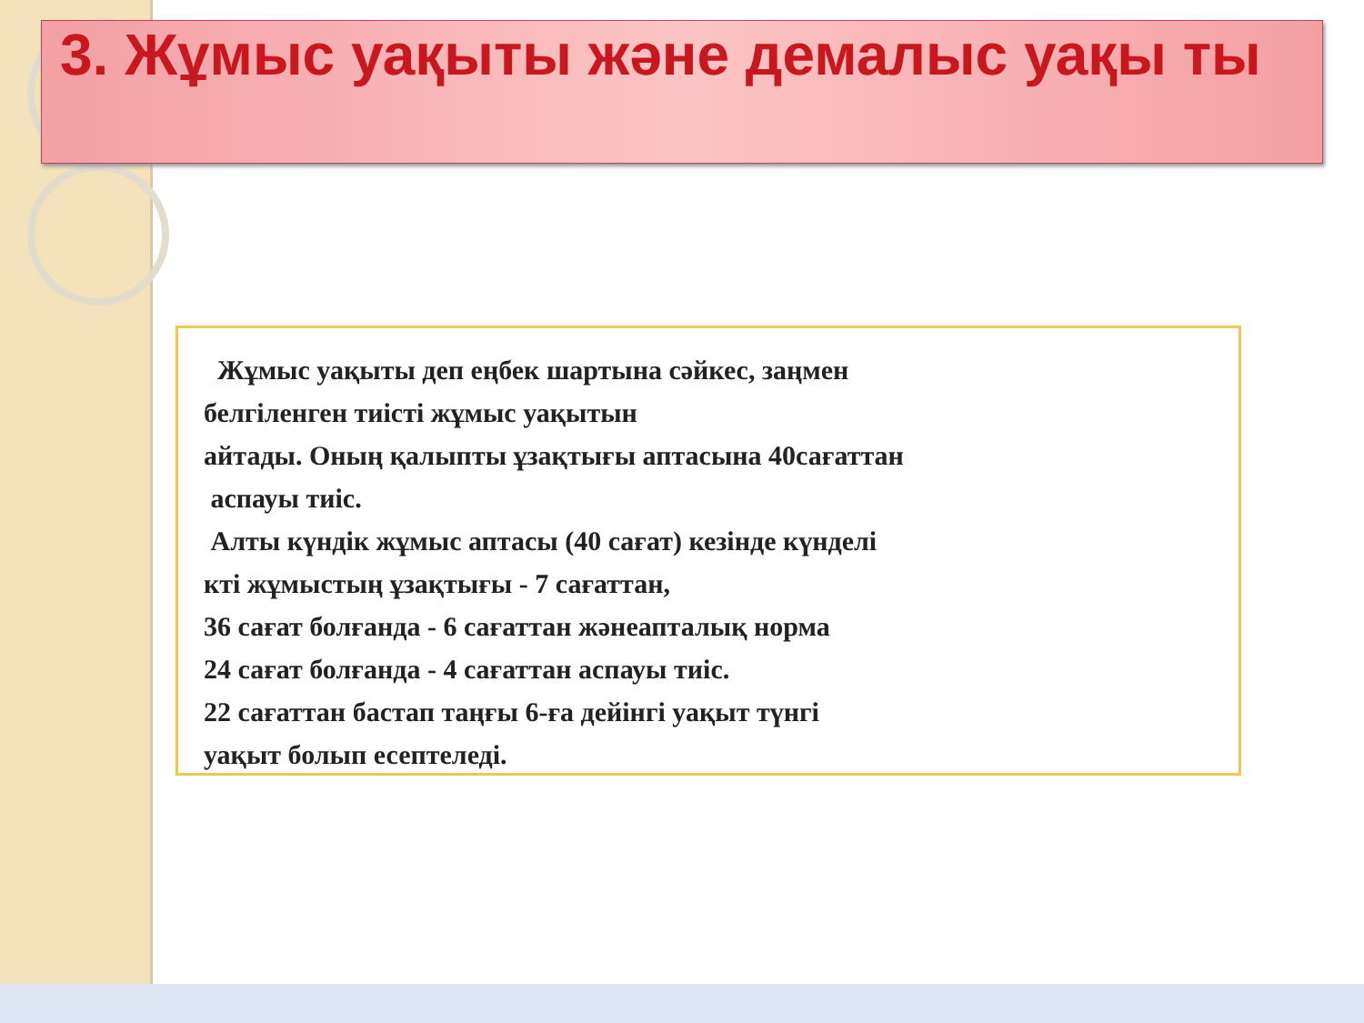3. Жұмыс уақыты және демалыс уақы ты
Жұмыс уақыты деп еңбек шартына сәйкес, заңмен
белгіленген тиісті жұмыс уақытын
айтады. Оның қалыпты ұзақтығы аптасына 40сағаттан
аспауы тиіс.
Алты күндік жұмыс аптасы (40 сағат) кезінде күнделі
кті жұмыстың ұзақтығы - 7 сағаттан,
36 сағат болғанда - 6 сағаттан жәнеапталық норма
24 сағат болғанда - 4 сағаттан аспауы тиіс.
22 сағаттан бастап таңғы 6-ға дейінгі уақыт түнгі
уақыт болып есептеледі.